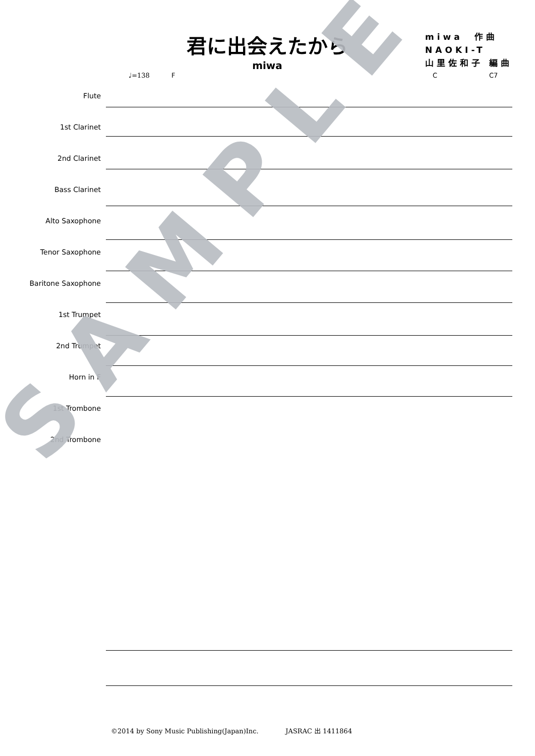君に出会えたから
miwa
miwa　作曲
NAOKI-T
山里佐和子 編曲
♩=138 F C C7
Flute
1st Clarinet
2nd Clarinet
Bass Clarinet
Alto Saxophone
Tenor Saxophone
Baritone Saxophone
1st Trumpet
2nd Trumpet
Horn in F
1st Trombone
2nd Trombone
SAMPLE
©2014 by Sony Music Publishing(Japan)Inc. JASRAC 出 1411864